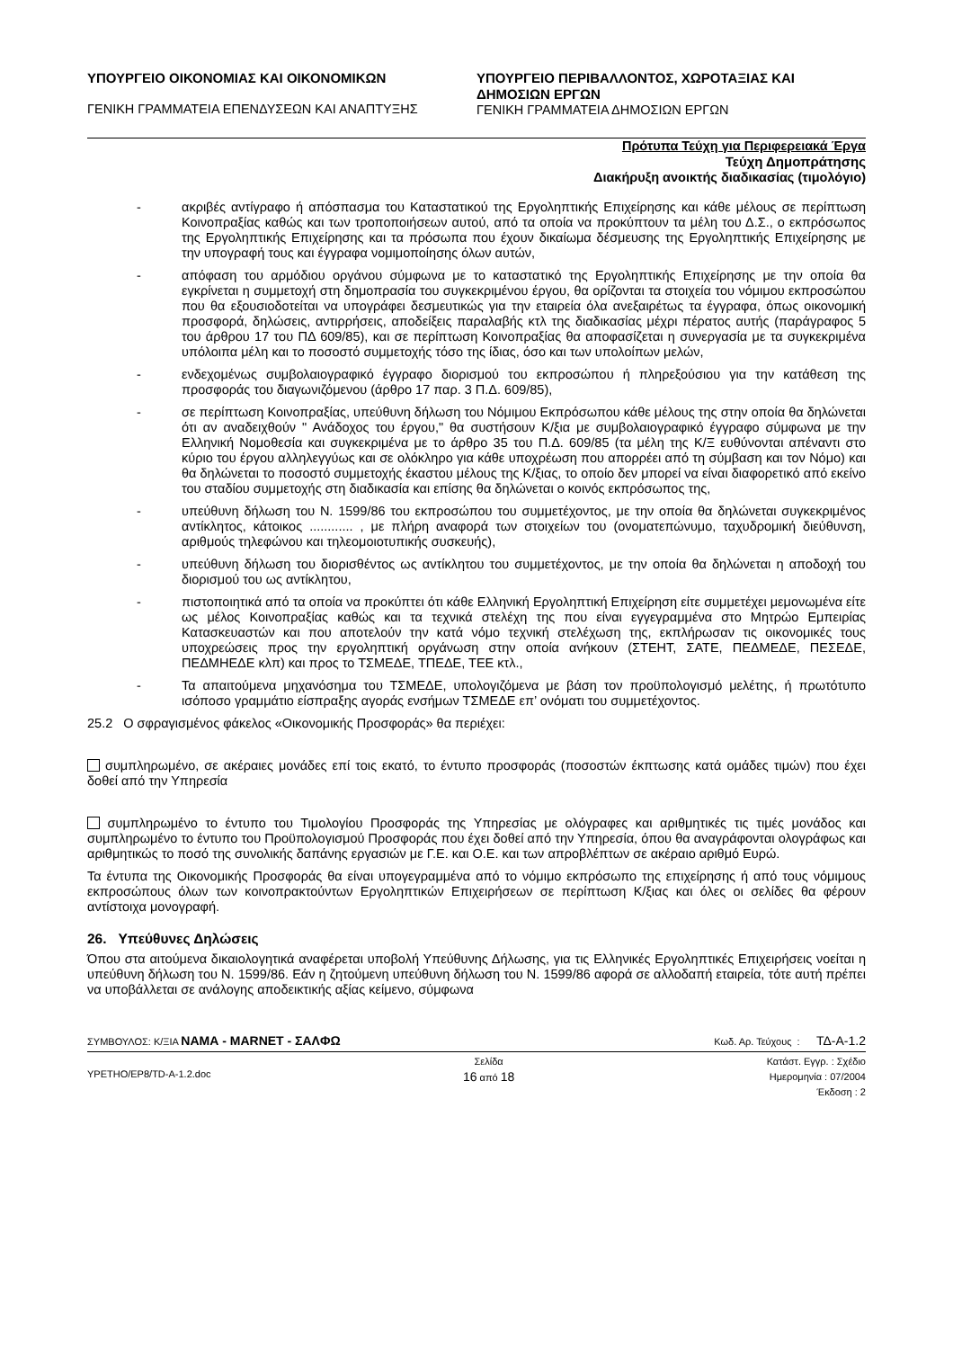ΥΠΟΥΡΓΕΙΟ ΟΙΚΟΝΟΜΙΑΣ ΚΑΙ ΟΙΚΟΝΟΜΙΚΩΝ
ΓΕΝΙΚΗ ΓΡΑΜΜΑΤΕΙΑ ΕΠΕΝΔΥΣΕΩΝ ΚΑΙ ΑΝΑΠΤΥΞΗΣ
ΥΠΟΥΡΓΕΙΟ ΠΕΡΙΒΑΛΛΟΝΤΟΣ, ΧΩΡΟΤΑΞΙΑΣ ΚΑΙ ΔΗΜΟΣΙΩΝ ΕΡΓΩΝ
ΓΕΝΙΚΗ ΓΡΑΜΜΑΤΕΙΑ ΔΗΜΟΣΙΩΝ ΕΡΓΩΝ
Πρότυπα Τεύχη για Περιφερειακά Έργα
Τεύχη Δημοπράτησης
Διακήρυξη ανοικτής διαδικασίας (τιμολόγιο)
- ακριβές αντίγραφο ή απόσπασμα του Καταστατικού της Εργοληπτικής Επιχείρησης και κάθε μέλους σε περίπτωση Κοινοπραξίας καθώς και των τροποποιήσεων αυτού, από τα οποία να προκύπτουν τα μέλη του Δ.Σ., ο εκπρόσωπος της Εργοληπτικής Επιχείρησης και τα πρόσωπα που έχουν δικαίωμα δέσμευσης της Εργοληπτικής Επιχείρησης με την υπογραφή τους και έγγραφα νομιμοποίησης όλων αυτών,
- απόφαση του αρμόδιου οργάνου σύμφωνα με το καταστατικό της Εργοληπτικής Επιχείρησης με την οποία θα εγκρίνεται η συμμετοχή στη δημοπρασία του συγκεκριμένου έργου, θα ορίζονται τα στοιχεία του νόμιμου εκπροσώπου που θα εξουσιοδοτείται να υπογράφει δεσμευτικώς για την εταιρεία όλα ανεξαιρέτως τα έγγραφα, όπως οικονομική προσφορά, δηλώσεις, αντιρρήσεις, αποδείξεις παραλαβής κτλ της διαδικασίας μέχρι πέρατος αυτής (παράγραφος 5 του άρθρου 17 του ΠΔ 609/85), και σε περίπτωση Κοινοπραξίας θα αποφασίζεται η συνεργασία με τα συγκεκριμένα υπόλοιπα μέλη και το ποσοστό συμμετοχής τόσο της ίδιας, όσο και των υπολοίπων μελών,
- ενδεχομένως συμβολαιογραφικό έγγραφο διορισμού του εκπροσώπου ή πληρεξούσιου για την κατάθεση της προσφοράς του διαγωνιζόμενου (άρθρο 17 παρ. 3 Π.Δ. 609/85),
- σε περίπτωση Κοινοπραξίας, υπεύθυνη δήλωση του Νόμιμου Εκπρόσωπου κάθε μέλους της στην οποία θα δηλώνεται ότι αν αναδειχθούν " Ανάδοχος του έργου," θα συστήσουν Κ/ξια με συμβολαιογραφικό έγγραφο σύμφωνα με την Ελληνική Νομοθεσία και συγκεκριμένα με το άρθρο 35 του Π.Δ. 609/85 (τα μέλη της Κ/Ξ ευθύνονται απέναντι στο κύριο του έργου αλληλεγγύως και σε ολόκληρο για κάθε υποχρέωση που απορρέει από τη σύμβαση και τον Νόμο) και θα δηλώνεται το ποσοστό συμμετοχής έκαστου μέλους της Κ/ξιας, το οποίο δεν μπορεί να είναι διαφορετικό από εκείνο του σταδίου συμμετοχής στη διαδικασία και επίσης θα δηλώνεται ο κοινός εκπρόσωπος της,
- υπεύθυνη δήλωση του Ν. 1599/86 του εκπροσώπου του συμμετέχοντος, με την οποία θα δηλώνεται συγκεκριμένος αντίκλητος, κάτοικος ............ , με πλήρη αναφορά των στοιχείων του (ονοματεπώνυμο, ταχυδρομική διεύθυνση, αριθμούς τηλεφώνου και τηλεομοιοτυπικής συσκευής),
- υπεύθυνη δήλωση του διορισθέντος ως αντίκλητου του συμμετέχοντος, με την οποία θα δηλώνεται η αποδοχή του διορισμού του ως αντίκλητου,
- πιστοποιητικά από τα οποία να προκύπτει ότι κάθε Ελληνική Εργοληπτική Επιχείρηση είτε συμμετέχει μεμονωμένα είτε ως μέλος Κοινοπραξίας καθώς και τα τεχνικά στελέχη της που είναι εγγεγραμμένα στο Μητρώο Εμπειρίας Κατασκευαστών και που αποτελούν την κατά νόμο τεχνική στελέχωση της, εκπλήρωσαν τις οικονομικές τους υποχρεώσεις προς την εργοληπτική οργάνωση στην οποία ανήκουν (ΣΤΕΗΤ, ΣΑΤΕ, ΠΕΔΜΕΔΕ, ΠΕΣΕΔΕ, ΠΕΔΜΗΕΔΕ κλπ) και προς το ΤΣΜΕΔΕ, ΤΠΕΔΕ, ΤΕΕ κτλ.,
- Τα απαιτούμενα μηχανόσημα του ΤΣΜΕΔΕ, υπολογιζόμενα με βάση τον προϋπολογισμό μελέτης, ή πρωτότυπο ισόποσο γραμμάτιο είσπραξης αγοράς ενσήμων ΤΣΜΕΔΕ επ’ ονόματι του συμμετέχοντος.
25.2 Ο σφραγισμένος φάκελος «Οικονομικής Προσφοράς» θα περιέχει:
συμπληρωμένο, σε ακέραιες μονάδες επί τοις εκατό, το έντυπο προσφοράς (ποσοστών έκπτωσης κατά ομάδες τιμών) που έχει δοθεί από την Υπηρεσία
συμπληρωμένο το έντυπο του Τιμολογίου Προσφοράς της Υπηρεσίας με ολόγραφες και αριθμητικές τις τιμές μονάδος και συμπληρωμένο το έντυπο του Προϋπολογισμού Προσφοράς που έχει δοθεί από την Υπηρεσία, όπου θα αναγράφονται ολογράφως και αριθμητικώς το ποσό της συνολικής δαπάνης εργασιών με Γ.Ε. και Ο.Ε. και των απροβλέπτων σε ακέραιο αριθμό Ευρώ.
Τα έντυπα της Οικονομικής Προσφοράς θα είναι υπογεγραμμένα από το νόμιμο εκπρόσωπο της επιχείρησης ή από τους νόμιμους εκπροσώπους όλων των κοινοπρακτούντων Εργοληπτικών Επιχειρήσεων σε περίπτωση Κ/ξιας και όλες οι σελίδες θα φέρουν αντίστοιχα μονογραφή.
26. Υπεύθυνες Δηλώσεις
Όπου στα αιτούμενα δικαιολογητικά αναφέρεται υποβολή Υπεύθυνης Δήλωσης, για τις Ελληνικές Εργοληπτικές Επιχειρήσεις νοείται η υπεύθυνη δήλωση του Ν. 1599/86. Εάν η ζητούμενη υπεύθυνη δήλωση του Ν. 1599/86 αφορά σε αλλοδαπή εταιρεία, τότε αυτή πρέπει να υποβάλλεται σε ανάλογης αποδεικτικής αξίας κείμενο, σύμφωνα
ΣΥΜΒΟΥΛΟΣ: Κ/ΞΙΑ ΝΑΜΑ - MARNET - ΣΑΛΦΩ Κωδ. Αρ. Τεύχους : ΤΔ-Α-1.2
ΥΡΕΤΗΟ/ΕΡ8/TD-A-1.2.doc Σελίδα
16 από 18 Κατάστ. Εγγρ. : Σχέδιο
Ημερομηνία : 07/2004
Έκδοση : 2